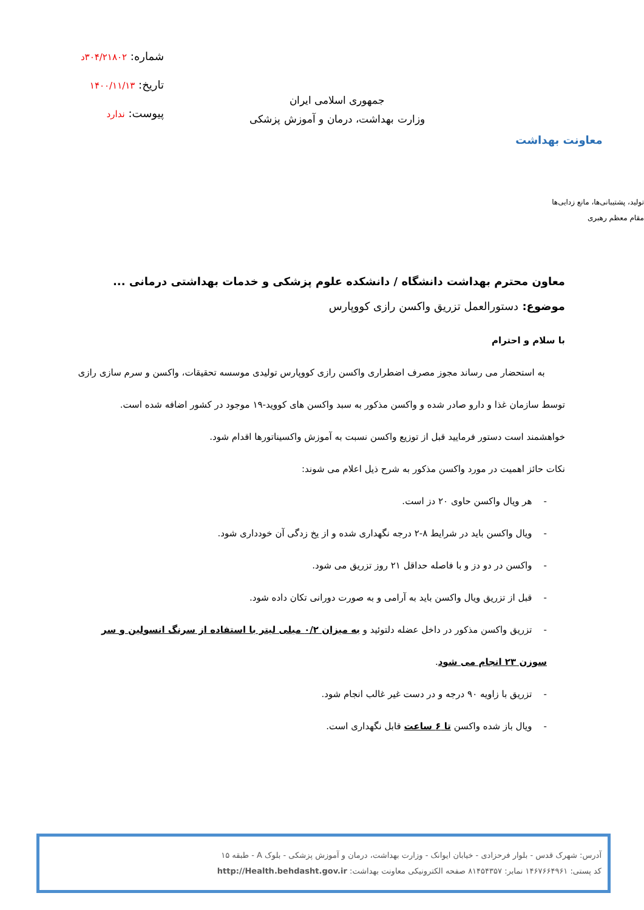معاونت بهداشت
جمهوری اسلامی ایران
وزارت بهداشت، درمان و آموزش پزشکی
شماره: ۳۰۴/۲۱۸۰۲د
تاریخ: ۱۴۰۰/۱۱/۱۳
پیوست: ندارد
تولید، پشتیبانی‌ها، مانع زدایی‌ها
مقام معظم رهبری
معاون محترم بهداشت دانشگاه / دانشکده علوم پزشکی و خدمات بهداشتی درمانی ...
موضوع: دستورالعمل تزریق واکسن رازی کووپارس
با سلام و احترام
به استحضار می رساند مجوز مصرف اضطراری واکسن رازی کووپارس تولیدی موسسه تحقیقات، واکسن و سرم سازی رازی توسط سازمان غذا و دارو صادر شده و واکسن مذکور به سبد واکسن های کووید-۱۹ موجود در کشور اضافه شده است.
خواهشمند است دستور فرمایید قبل از توزیع واکسن نسبت به آموزش واکسیناتورها اقدام شود.
نکات حائز اهمیت در مورد واکسن مذکور به شرح ذیل اعلام می شوند:
- هر ویال واکسن حاوی ۲۰ دز است.
- ویال واکسن باید در شرایط ۸-۲ درجه نگهداری شده و از یخ زدگی آن خودداری شود.
- واکسن در دو دز و با فاصله حداقل ۲۱ روز تزریق می شود.
- قبل از تزریق ویال واکسن باید به آرامی و به صورت دورانی تکان داده شود.
- تزریق واکسن مذکور در داخل عضله دلتوئید و به میزان ۰/۲ میلی لیتر با استفاده از سرنگ انسولین و سر سوزن ۲۳ انجام می شود.
- تزریق با زاویه ۹۰ درجه و در دست غیر غالب انجام شود.
- ویال باز شده واکسن تا ۶ ساعت قابل نگهداری است.
آدرس: شهرک قدس - بلوار فرحزادی - خیابان ایوانک - وزارت بهداشت، درمان و آموزش پزشکی - بلوک A - طبقه ۱۵
کد پستی: ۱۴۶۷۶۶۴۹۶۱ نمابر: ۸۱۴۵۴۳۵۷ صفحه الکترونیکی معاونت بهداشت: http://Health.behdasht.gov.ir